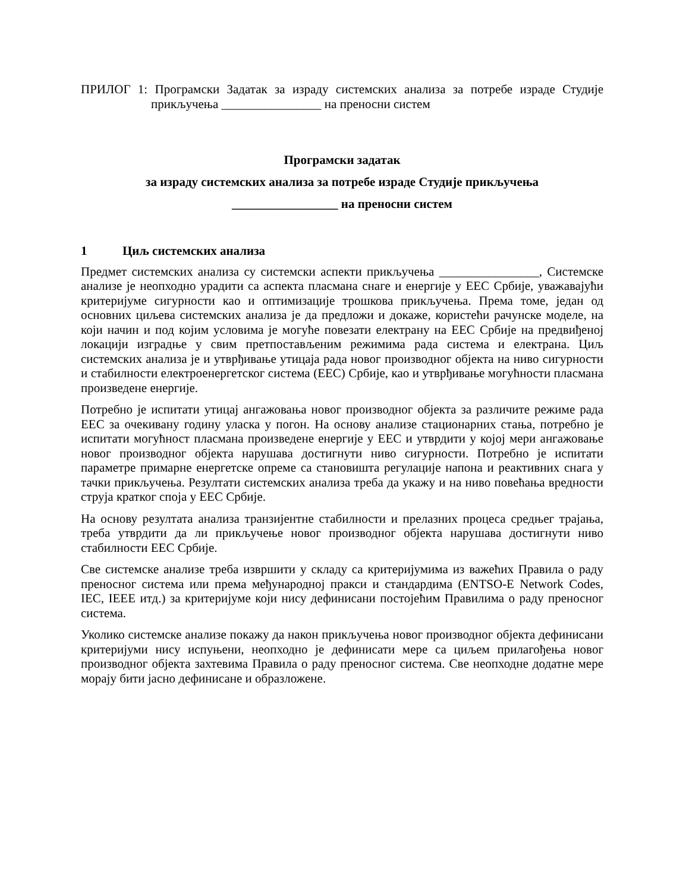ПРИЛОГ 1: Програмски Задатак за израду системских анализа за потребе израде Студије прикључења ________________ на преносни систем
Програмски задатак
за израду системских анализа за потребе израде Студије прикључења
_________________ на преносни систем
1 Циљ системских анализа
Предмет системских анализа су системски аспекти прикључења ________________, Системске анализе је неопходно урадити са аспекта пласмана снаге и енергије у ЕЕС Србије, уважавајући критеријуме сигурности као и оптимизације трошкова прикључења. Према томе, један од основних циљева системских анализа је да предложи и докаже, користећи рачунске моделе, на који начин и под којим условима је могуће повезати електрану на ЕЕС Србије на предвиђеној локацији изградње у свим претпостављеним режимима рада система и електрана. Циљ системских анализа је и утврђивање утицаја рада новог производног објекта на ниво сигурности и стабилности електроенергетског система (ЕЕС) Србије, као и утврђивање могућности пласмана произведене енергије.
Потребно је испитати утицај ангажовања новог производног објекта за различите режиме рада ЕЕС за очекивану годину уласка у погон. На основу анализе стационарних стања, потребно је испитати могућност пласмана произведене енергије у ЕЕС и утврдити у којој мери ангажовање новог производног објекта нарушава достигнути ниво сигурности. Потребно је испитати параметре примарне енергетске опреме са становишта регулације напона и реактивних снага у тачки прикључења. Резултати системских анализа треба да укажу и на ниво повећања вредности струја кратког споја у ЕЕС Србије.
На основу резултата анализа транзијентне стабилности и прелазних процеса средњег трајања, треба утврдити да ли прикључење новог производног објекта нарушава достигнути ниво стабилности ЕЕС Србије.
Све системске анализе треба извршити у складу са критеријумима из важећих Правила о раду преносног система или према међународној пракси и стандардима (ENTSO-E Network Codes, IEC, IEEE итд.) за критеријуме који нису дефинисани постојећим Правилима о раду преносног система.
Уколико системске анализе покажу да након прикључења новог производног објекта дефинисани критеријуми нису испуњени, неопходно је дефинисати мере са циљем прилагођења новог производног објекта захтевима Правила о раду преносног система. Све неопходне додатне мере морају бити јасно дефинисане и образложене.